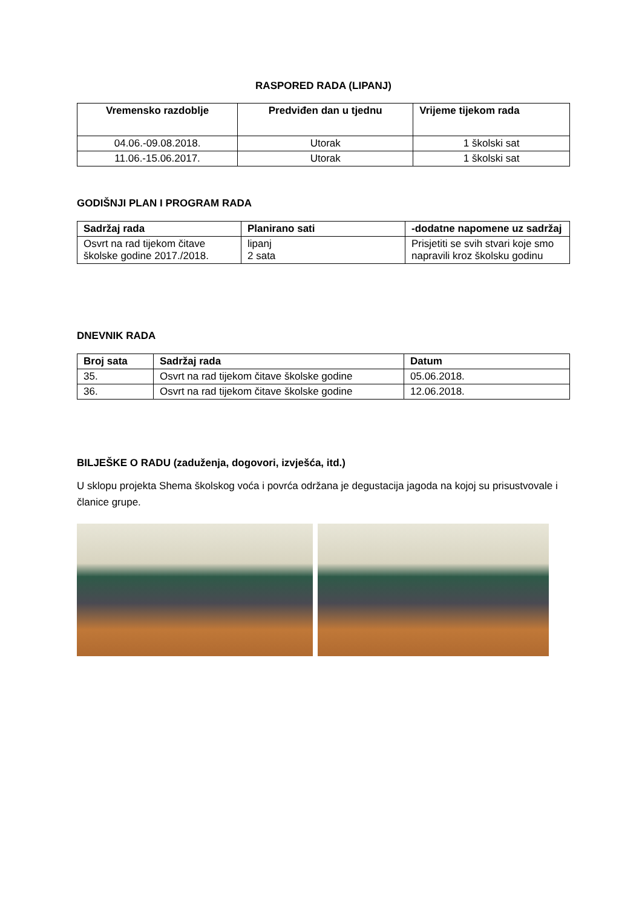RASPORED RADA (LIPANJ)
| Vremensko razdoblje | Predviđen dan u tjednu | Vrijeme tijekom rada |
| --- | --- | --- |
| 04.06.-09.08.2018. | Utorak | 1 školski sat |
| 11.06.-15.06.2017. | Utorak | 1 školski sat |
GODIŠNJI PLAN I PROGRAM RADA
| Sadržaj rada | Planirano sati | -dodatne napomene uz sadržaj |
| --- | --- | --- |
| Osvrt na rad tijekom čitave školske godine 2017./2018. | lipanj 2 sata | Prisjetiti se svih stvari koje smo napravili kroz školsku godinu |
DNEVNIK RADA
| Broj sata | Sadržaj rada | Datum |
| --- | --- | --- |
| 35. | Osvrt na rad tijekom čitave školske godine | 05.06.2018. |
| 36. | Osvrt na rad tijekom čitave školske godine | 12.06.2018. |
BILJEŠKE O RADU (zaduženja, dogovori, izvješća, itd.)
U sklopu projekta Shema školskog voća i povrća održana je degustacija jagoda na kojoj su prisustvovale i članice grupe.